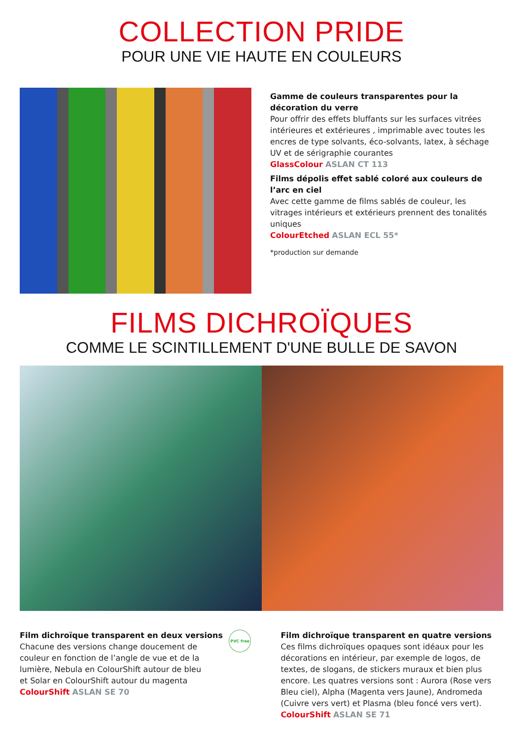COLLECTION PRIDE
POUR UNE VIE HAUTE EN COULEURS
Gamme de couleurs transparentes pour la décoration du verre
Pour offrir des effets bluffants sur les surfaces vitrées intérieures et extérieures , imprimable avec toutes les encres de type solvants, éco-solvants, latex, à séchage UV et de sérigraphie courantes
GlassColour ASLAN CT 113
Films dépolis effet sablé coloré aux couleurs de l’arc en ciel
Avec cette gamme de films sablés de couleur, les vitrages intérieurs et extérieurs prennent des tonalités uniques
ColourEtched ASLAN ECL 55*
*production sur demande
FILMS DICHROÏQUES
COMME LE SCINTILLEMENT D'UNE BULLE DE SAVON
Film dichroïque transparent en deux versions
Chacune des versions change doucement de couleur en fonction de l’angle de vue et de la lumière, Nebula en ColourShift autour de bleu
et Solar en ColourShift autour du magenta
ColourShift ASLAN SE 70
PVC free
Film dichroïque transparent en quatre versions
Ces films dichroïques opaques sont idéaux pour les décorations en intérieur, par exemple de logos, de textes, de slogans, de stickers muraux et bien plus encore. Les quatres versions sont : Aurora (Rose vers Bleu ciel), Alpha (Magenta vers Jaune), Andromeda (Cuivre vers vert) et Plasma (bleu foncé vers vert).
ColourShift ASLAN SE 71